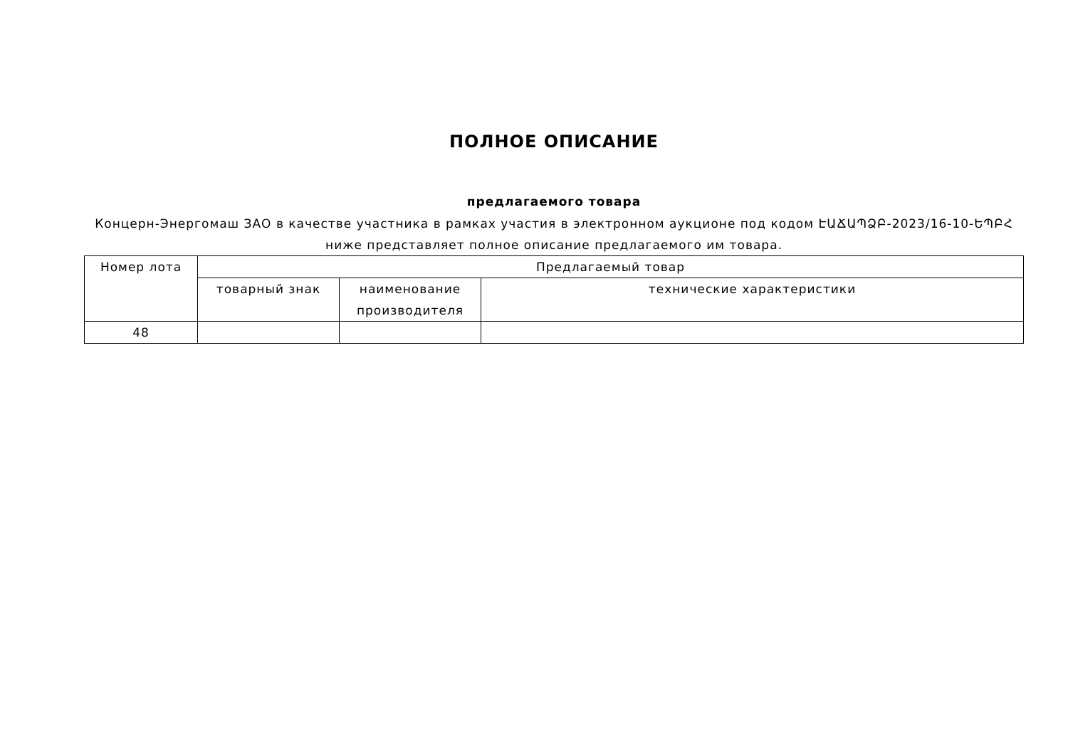ПОЛНОЕ ОПИСАНИЕ
предлагаемого товара
Концерн-Энергомаш ЗАО в качестве участника в рамках участия в электронном аукционе под кодом ԷԱՃԱՊՁԲ-2023/16-10-ԵՊԲՀ ниже представляет полное описание предлагаемого им товара.
| Номер лота | Предлагаемый товар | | |
| --- | --- | --- | --- |
| | товарный знак | наименование производителя | технические характеристики |
| 48 | | | |